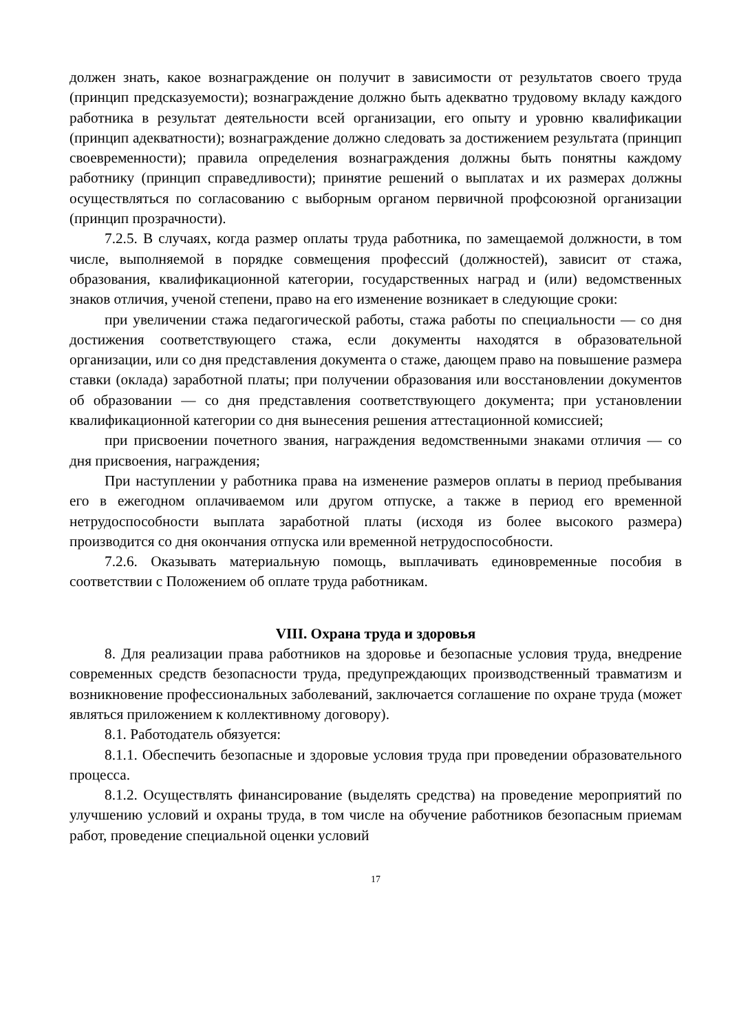должен знать, какое вознаграждение он получит в зависимости от результатов своего труда (принцип предсказуемости); вознаграждение должно быть адекватно трудовому вкладу каждого работника в результат деятельности всей организации, его опыту и уровню квалификации (принцип адекватности); вознаграждение должно следовать за достижением результата (принцип своевременности); правила определения вознаграждения должны быть понятны каждому работнику (принцип справедливости); принятие решений о выплатах и их размерах должны осуществляться по согласованию с выборным органом первичной профсоюзной организации (принцип прозрачности).
7.2.5. В случаях, когда размер оплаты труда работника, по замещаемой должности, в том числе, выполняемой в порядке совмещения профессий (должностей), зависит от стажа, образования, квалификационной категории, государственных наград и (или) ведомственных знаков отличия, ученой степени, право на его изменение возникает в следующие сроки:
при увеличении стажа педагогической работы, стажа работы по специальности — со дня достижения соответствующего стажа, если документы находятся в образовательной организации, или со дня представления документа о стаже, дающем право на повышение размера ставки (оклада) заработной платы; при получении образования или восстановлении документов об образовании — со дня представления соответствующего документа; при установлении квалификационной категории со дня вынесения решения аттестационной комиссией;
при присвоении почетного звания, награждения ведомственными знаками отличия — со дня присвоения, награждения;
При наступлении у работника права на изменение размеров оплаты в период пребывания его в ежегодном оплачиваемом или другом отпуске, а также в период его временной нетрудоспособности выплата заработной платы (исходя из более высокого размера) производится со дня окончания отпуска или временной нетрудоспособности.
7.2.6. Оказывать материальную помощь, выплачивать единовременные пособия в соответствии с Положением об оплате труда работникам.
VIII. Охрана труда и здоровья
8. Для реализации права работников на здоровье и безопасные условия труда, внедрение современных средств безопасности труда, предупреждающих производственный травматизм и возникновение профессиональных заболеваний, заключается соглашение по охране труда (может являться приложением к коллективному договору).
8.1. Работодатель обязуется:
8.1.1. Обеспечить безопасные и здоровые условия труда при проведении образовательного процесса.
8.1.2. Осуществлять финансирование (выделять средства) на проведение мероприятий по улучшению условий и охраны труда, в том числе на обучение работников безопасным приемам работ, проведение специальной оценки условий
17